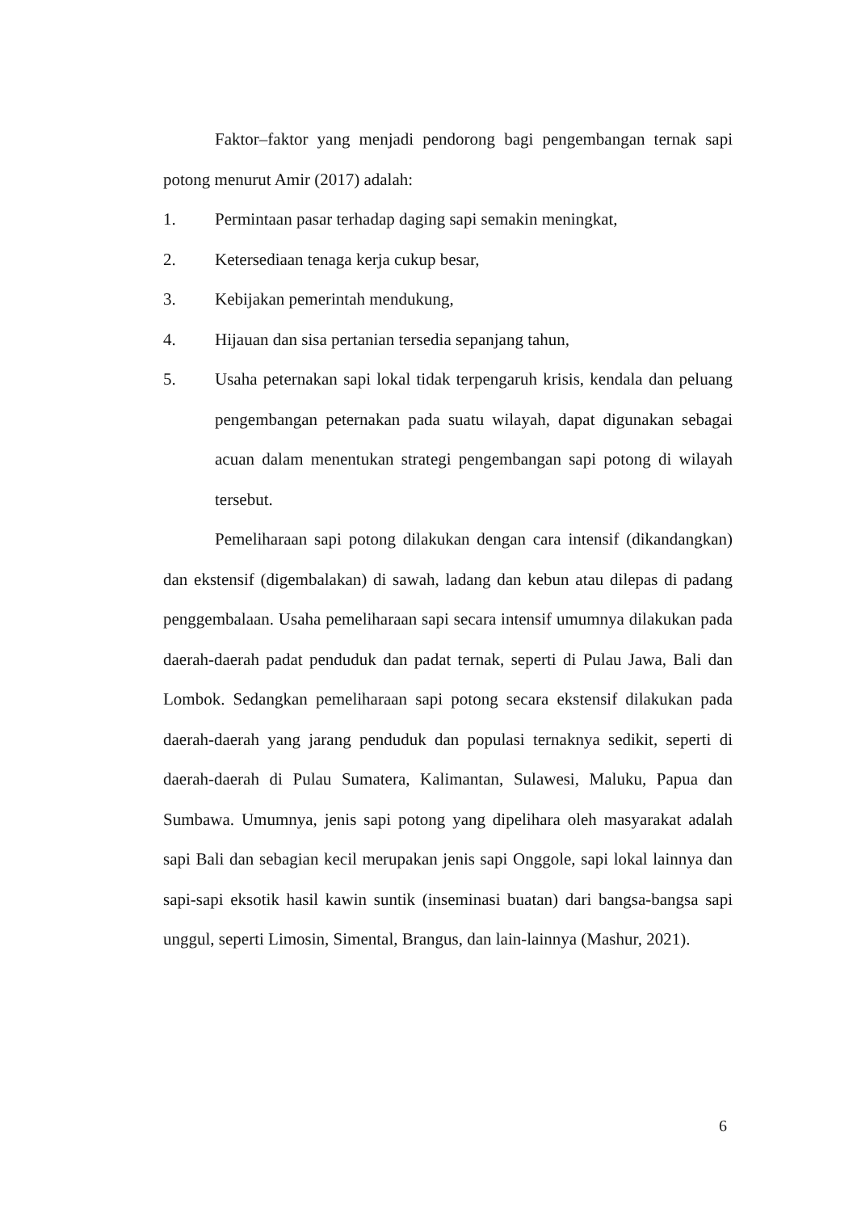Faktor–faktor yang menjadi pendorong bagi pengembangan ternak sapi potong menurut Amir (2017) adalah:
1. Permintaan pasar terhadap daging sapi semakin meningkat,
2. Ketersediaan tenaga kerja cukup besar,
3. Kebijakan pemerintah mendukung,
4. Hijauan dan sisa pertanian tersedia sepanjang tahun,
5. Usaha peternakan sapi lokal tidak terpengaruh krisis, kendala dan peluang pengembangan peternakan pada suatu wilayah, dapat digunakan sebagai acuan dalam menentukan strategi pengembangan sapi potong di wilayah tersebut.
Pemeliharaan sapi potong dilakukan dengan cara intensif (dikandangkan) dan ekstensif (digembalakan) di sawah, ladang dan kebun atau dilepas di padang penggembalaan. Usaha pemeliharaan sapi secara intensif umumnya dilakukan pada daerah-daerah padat penduduk dan padat ternak, seperti di Pulau Jawa, Bali dan Lombok. Sedangkan pemeliharaan sapi potong secara ekstensif dilakukan pada daerah-daerah yang jarang penduduk dan populasi ternaknya sedikit, seperti di daerah-daerah di Pulau Sumatera, Kalimantan, Sulawesi, Maluku, Papua dan Sumbawa. Umumnya, jenis sapi potong yang dipelihara oleh masyarakat adalah sapi Bali dan sebagian kecil merupakan jenis sapi Onggole, sapi lokal lainnya dan sapi-sapi eksotik hasil kawin suntik (inseminasi buatan) dari bangsa-bangsa sapi unggul, seperti Limosin, Simental, Brangus, dan lain-lainnya (Mashur, 2021).
6